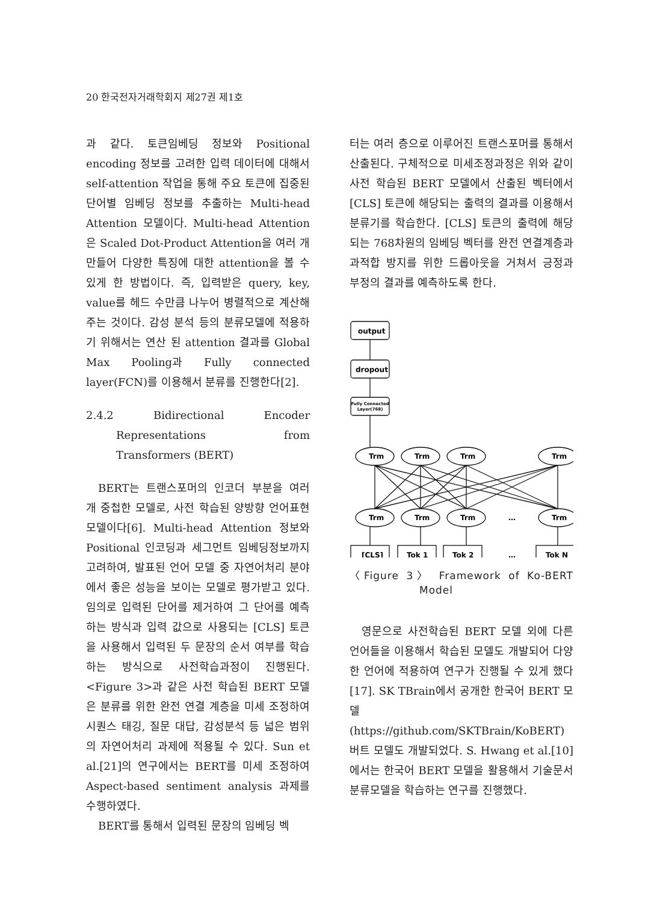20 한국전자거래학회지 제27권 제1호
과 같다. 토큰임베딩 정보와 Positional encoding 정보를 고려한 입력 데이터에 대해서 self-attention 작업을 통해 주요 토큰에 집중된 단어별 임베딩 정보를 추출하는 Multi-head Attention 모델이다. Multi-head Attention은 Scaled Dot-Product Attention을 여러 개 만들어 다양한 특징에 대한 attention을 볼 수 있게 한 방법이다. 즉, 입력받은 query, key, value를 헤드 수만큼 나누어 병렬적으로 계산해주는 것이다. 감성 분석 등의 분류모델에 적용하기 위해서는 연산 된 attention 결과를 Global Max Pooling과 Fully connected layer(FCN)를 이용해서 분류를 진행한다[2].
2.4.2 Bidirectional Encoder Representations from Transformers (BERT)
BERT는 트랜스포머의 인코더 부분을 여러 개 중첩한 모델로, 사전 학습된 양방향 언어표현 모델이다[6]. Multi-head Attention 정보와 Positional 인코딩과 세그먼트 임베딩정보까지 고려하여, 발표된 언어 모델 중 자연어처리 분야에서 좋은 성능을 보이는 모델로 평가받고 있다. 임의로 입력된 단어를 제거하여 그 단어를 예측하는 방식과 입력 값으로 사용되는 [CLS] 토큰을 사용해서 입력된 두 문장의 순서 여부를 학습하는 방식으로 사전학습과정이 진행된다. <Figure 3>과 같은 사전 학습된 BERT 모델은 분류를 위한 완전 연결 계층을 미세 조정하여 시퀀스 태깅, 질문 대답, 감성분석 등 넓은 범위의 자연어처리 과제에 적용될 수 있다. Sun et al.[21]의 연구에서는 BERT를 미세 조정하여 Aspect-based sentiment analysis 과제를 수행하였다.
BERT를 통해서 입력된 문장의 임베딩 벡
터는 여러 층으로 이루어진 트랜스포머를 통해서 산출된다. 구체적으로 미세조정과정은 위와 같이 사전 학습된 BERT 모델에서 산출된 벡터에서 [CLS] 토큰에 해당되는 출력의 결과를 이용해서 분류기를 학습한다. [CLS] 토큰의 출력에 해당되는 768차원의 임베딩 벡터를 완전 연결계층과 과적합 방지를 위한 드롭아웃을 거쳐서 긍정과 부정의 결과를 예측하도록 한다.
output
dropout
Fully Connected
Layer(768)
Trm
Trm
Trm
Trm
Trm
Trm
Trm
…
Trm
[CLS]
Tok 1
Tok 2
…
Tok N
〈Figure 3〉 Framework of Ko-BERT Model
영문으로 사전학습된 BERT 모델 외에 다른 언어들을 이용해서 학습된 모델도 개발되어 다양한 언어에 적용하여 연구가 진행될 수 있게 했다[17]. SK TBrain에서 공개한 한국어 BERT 모델(https://github.com/SKTBrain/KoBERT) 버트 모델도 개발되었다. S. Hwang et al.[10]에서는 한국어 BERT 모델을 활용해서 기술문서 분류모델을 학습하는 연구를 진행했다.